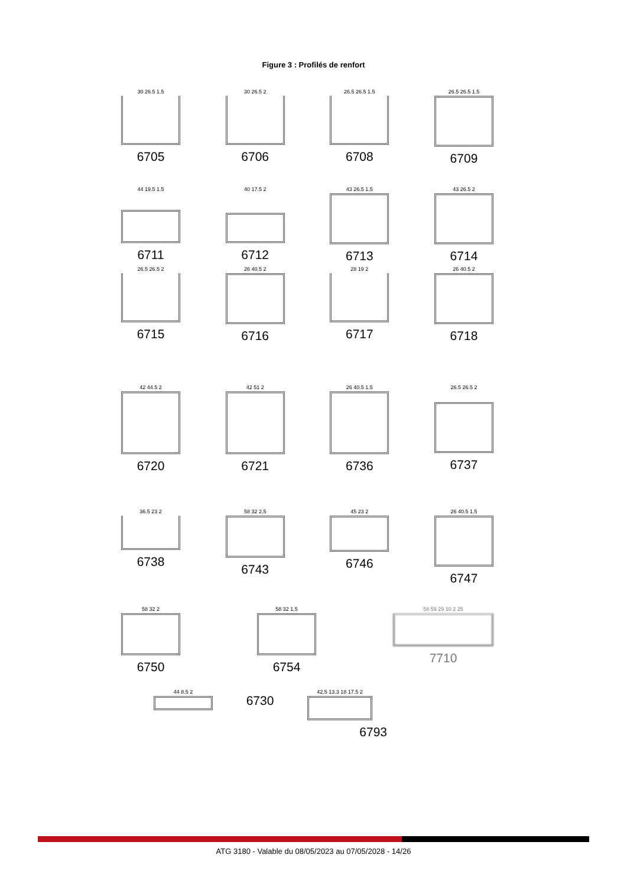Figure 3 : Profilés de renfort
30 26.5 1.5
6705
30 26.5 2
6706
26.5 26.5 1.5
6708
26.5 26.5 1.5
6709
44 19.5 1.5
6711
40 17.5 2
6712
43 26.5 1.5
6713
43 26.5 2
6714
26.5 26.5 2
6715
26 40.5 2
6716
28 19 2
6717
26 40.5 2
6718
42 44.5 2
6720
42 51 2
6721
26 40.5 1.5
6736
26.5 26.5 2
6737
36.5 23 2
6738
58 32 2.5
6743
45 23 2
6746
26 40.5 1.5
6747
58 32 2
6750
58 32 1.5
6754
58 59 29 10 2 25
7710
44 8.5 2
6730
42.5 13.3 18 17.5 2
6793
ATG 3180 - Valable du 08/05/2023 au 07/05/2028 - 14/26